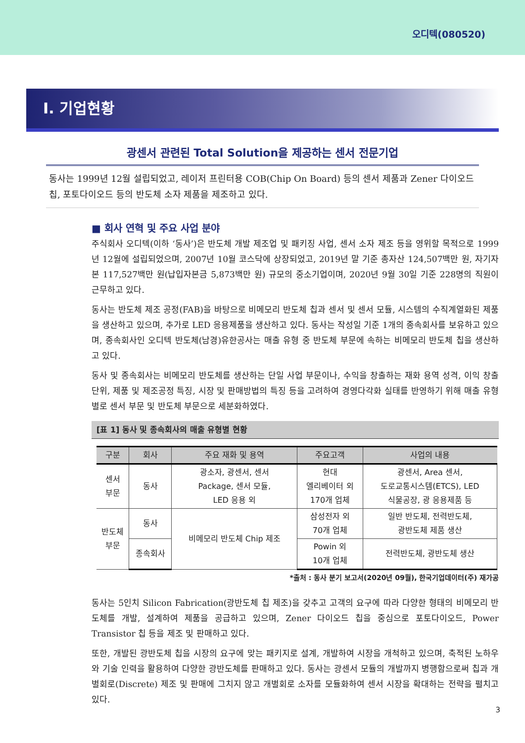오디텍(080520)
I. 기업현황
광센서 관련된 Total Solution을 제공하는 센서 전문기업
동사는 1999년 12월 설립되었고, 레이저 프린터용 COB(Chip On Board) 등의 센서 제품과 Zener 다이오드 칩, 포토다이오드 등의 반도체 소자 제품을 제조하고 있다.
■ 회사 연혁 및 주요 사업 분야
주식회사 오디텍(이하 ‘동사’)은 반도체 개발 제조업 및 패키징 사업, 센서 소자 제조 등을 영위할 목적으로 1999년 12월에 설립되었으며, 2007년 10월 코스닥에 상장되었고, 2019년 말 기준 총자산 124,507백만 원, 자기자본 117,527백만 원(납입자본금 5,873백만 원) 규모의 중소기업이며, 2020년 9월 30일 기준 228명의 직원이 근무하고 있다.
동사는 반도체 제조 공정(FAB)을 바탕으로 비메모리 반도체 칩과 센서 및 센서 모듈, 시스템의 수직계열화된 제품을 생산하고 있으며, 추가로 LED 응용제품을 생산하고 있다. 동사는 작성일 기준 1개의 종속회사를 보유하고 있으며, 종속회사인 오디텍 반도체(남경)유한공사는 매출 유형 중 반도체 부문에 속하는 비메모리 반도체 칩을 생산하고 있다.
동사 및 종속회사는 비메모리 반도체를 생산하는 단일 사업 부문이나, 수익을 창출하는 재화 용역 성격, 이익 창출 단위, 제품 및 제조공정 특징, 시장 및 판매방법의 특징 등을 고려하여 경영다각화 실태를 반영하기 위해 매출 유형별로 센서 부문 및 반도체 부문으로 세분화하였다.
[표 1] 동사 및 종속회사의 매출 유형별 현황
| 구분 | 회사 | 주요 재화 및 용역 | 주요고객 | 사업의 내용 |
| --- | --- | --- | --- | --- |
| 센서 부문 | 동사 | 광소자, 광센서, 센서 Package, 센서 모듈, LED 응용 외 | 현대 엘리베이터 외 170개 업체 | 광센서, Area 센서, 도로교통시스템(ETCS), LED 식물공장, 광 응용제품 등 |
| 반도체 부문 | 동사 | 비메모리 반도체 Chip 제조 | 삼성전자 외 70개 업체 | 일반 반도체, 전력반도체, 광반도체 제품 생산 |
| | 종속회사 | | Powin 외 10개 업체 | 전력반도체, 광반도체 생산 |
*출처 : 동사 분기 보고서(2020년 09월), 한국기업데이터(주) 재가공
동사는 5인치 Silicon Fabrication(광반도체 칩 제조)을 갖추고 고객의 요구에 따라 다양한 형태의 비메모리 반도체를 개발, 설계하여 제품을 공급하고 있으며, Zener 다이오드 칩을 중심으로 포토다이오드, Power Transistor 칩 등을 제조 및 판매하고 있다.
또한, 개발된 광반도체 칩을 시장의 요구에 맞는 패키지로 설계, 개발하여 시장을 개척하고 있으며, 축적된 노하우와 기술 인력을 활용하여 다양한 광반도체를 판매하고 있다. 동사는 광센서 모듈의 개발까지 병행함으로써 칩과 개별회로(Discrete) 제조 및 판매에 그치지 않고 개별회로 소자를 모듈화하여 센서 시장을 확대하는 전략을 펼치고 있다.
3